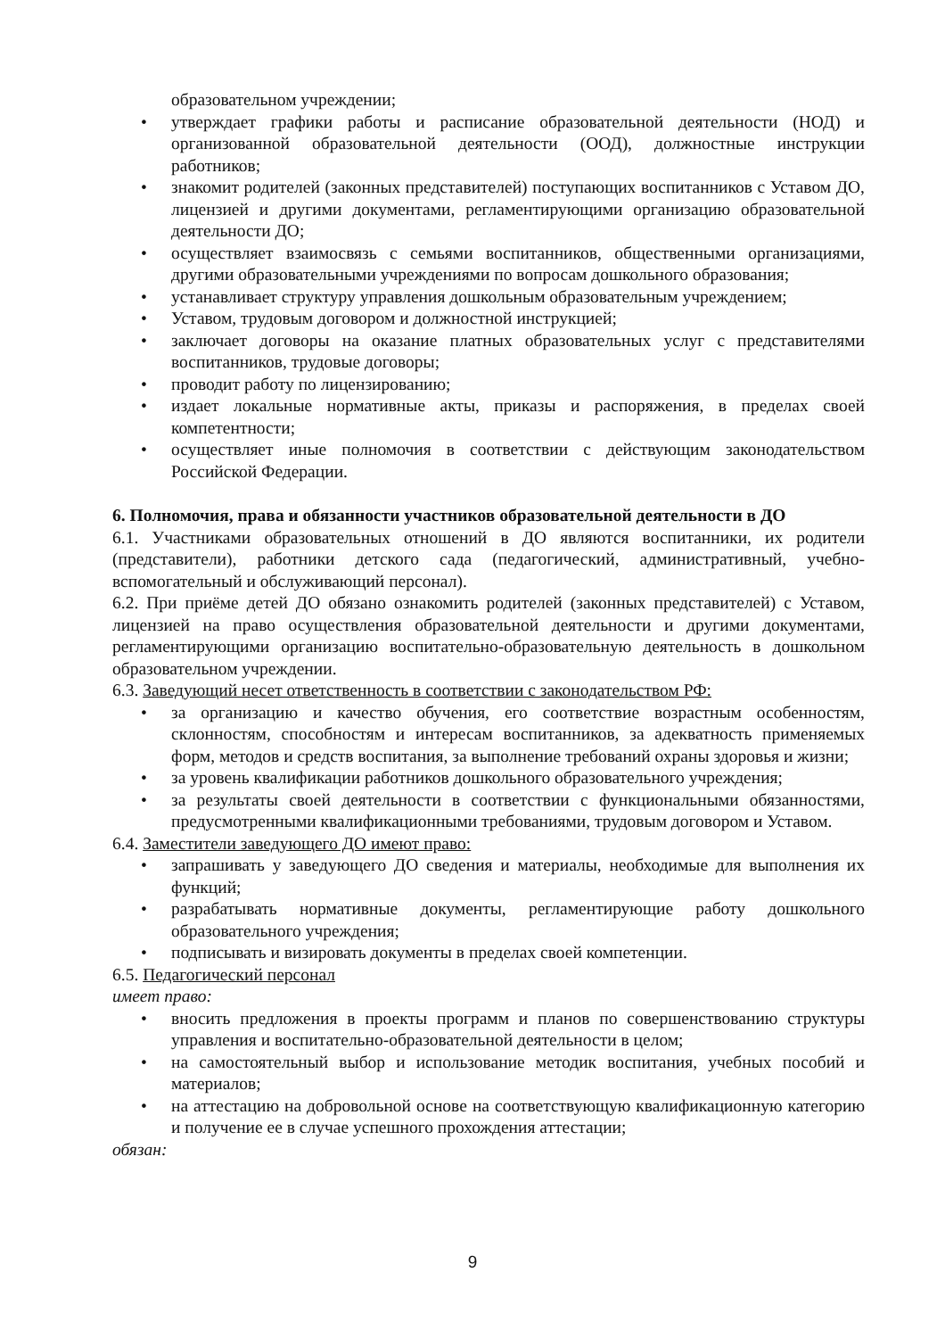образовательном учреждении;
• утверждает графики работы и расписание образовательной деятельности (НОД) и организованной образовательной деятельности (ООД), должностные инструкции работников;
• знакомит родителей (законных представителей) поступающих воспитанников с Уставом ДО, лицензией и другими документами, регламентирующими организацию образовательной деятельности ДО;
• осуществляет взаимосвязь с семьями воспитанников, общественными организациями, другими образовательными учреждениями по вопросам дошкольного образования;
• устанавливает структуру управления дошкольным образовательным учреждением;
• Уставом, трудовым договором и должностной инструкцией;
• заключает договоры на оказание платных образовательных услуг с представителями воспитанников, трудовые договоры;
• проводит работу по лицензированию;
• издает локальные нормативные акты, приказы и распоряжения, в пределах своей компетентности;
• осуществляет иные полномочия в соответствии с действующим законодательством Российской Федерации.
6. Полномочия, права и обязанности участников образовательной деятельности в ДО
6.1. Участниками образовательных отношений в ДО являются воспитанники, их родители (представители), работники детского сада (педагогический, административный, учебно-вспомогательный и обслуживающий персонал).
6.2. При приёме детей ДО обязано ознакомить родителей (законных представителей) с Уставом, лицензией на право осуществления образовательной деятельности и другими документами, регламентирующими организацию воспитательно-образовательную деятельность в дошкольном образовательном учреждении.
6.3. Заведующий несет ответственность в соответствии с законодательством РФ:
• за организацию и качество обучения, его соответствие возрастным особенностям, склонностям, способностям и интересам воспитанников, за адекватность применяемых форм, методов и средств воспитания, за выполнение требований охраны здоровья и жизни;
• за уровень квалификации работников дошкольного образовательного учреждения;
• за результаты своей деятельности в соответствии с функциональными обязанностями, предусмотренными квалификационными требованиями, трудовым договором и Уставом.
6.4. Заместители заведующего ДО имеют право:
• запрашивать у заведующего ДО сведения и материалы, необходимые для выполнения их функций;
• разрабатывать нормативные документы, регламентирующие работу дошкольного образовательного учреждения;
• подписывать и визировать документы в пределах своей компетенции.
6.5. Педагогический персонал
имеет право:
• вносить предложения в проекты программ и планов по совершенствованию структуры управления и воспитательно-образовательной деятельности в целом;
• на самостоятельный выбор и использование методик воспитания, учебных пособий и материалов;
• на аттестацию на добровольной основе на соответствующую квалификационную категорию и получение ее в случае успешного прохождения аттестации;
обязан:
9